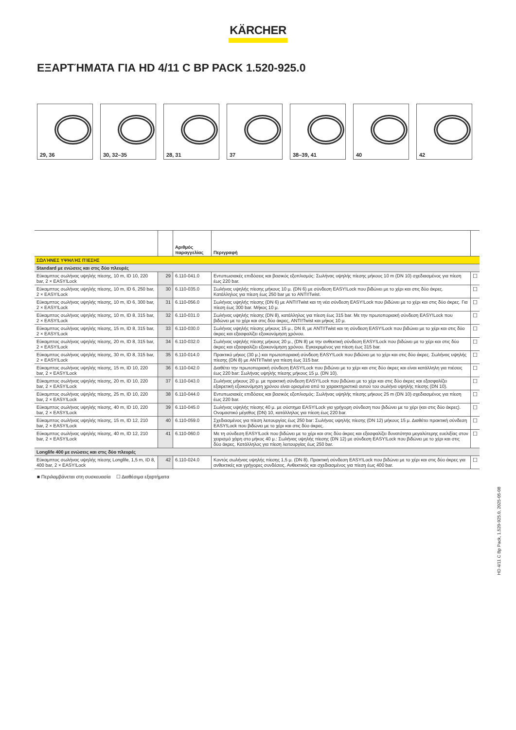KÄRCHER
ΕΞΑΡΤΉΜΑΤΑ ΓΙΑ HD 4/11 C BP PACK 1.520-925.0
29, 36
30, 32–35
28, 31
37
38–39, 41
40
42
| | | Αριθμός παραγγελίας | Περιγραφή | |
| --- | --- | --- | --- | --- |
| ΣΩΛΉΝΕΣ ΥΨΗΛΉΣ ΠΊΕΣΗΣ | | | | |
| Standard με ενώσεις και στις δύο πλευρές | | | | |
| Εύκαμπτος σωλήνας υψηλής πίεσης, 10 m, ID 10, 220 bar, 2 × EASY!Lock | 29 | 6.110-041.0 | Εντυπωσιακές επιδόσεις και βασικός εξοπλισμός: Σωλήνας υψηλής πίεσης μήκους 10 m (DN 10) σχεδιασμένος για πίεση έως 220 bar. | ☐ |
| Εύκαμπτος σωλήνας υψηλής πίεσης, 10 m, ID 6, 250 bar, 2 × EASY!Lock | 30 | 6.110-035.0 | Σωλήνας υψηλής πίεσης μήκους 10 μ. (DN 6) με σύνδεση EASY!Lock που βιδώνει με το χέρι και στις δύο άκρες. Κατάλληλος για πίεση έως 250 bar με το ANTI!Twist. | ☐ |
| Εύκαμπτος σωλήνας υψηλής πίεσης, 10 m, ID 6, 300 bar, 2 × EASY!Lock | 31 | 6.110-056.0 | Σωλήνας υψηλής πίεσης (DN 6) με ANTI!Twist και τη νέα σύνδεση EASY!Lock που βιδώνει με το χέρι και στις δύο άκρες. Για πίεση έως 300 bar. Μήκος 10 μ. | ☐ |
| Εύκαμπτος σωλήνας υψηλής πίεσης, 10 m, ID 8, 315 bar, 2 × EASY!Lock | 32 | 6.110-031.0 | Σωλήνας υψηλής πίεσης (DN 8), κατάλληλος για πίεση έως 315 bar. Με την πρωτοποριακή σύνδεση EASY!Lock που βιδώνει με το χέρι και στις δύο άκρες, ANTI!Twist και μήκος 10 μ. | ☐ |
| Εύκαμπτος σωλήνας υψηλής πίεσης, 15 m, ID 8, 315 bar, 2 × EASY!Lock | 33 | 6.110-030.0 | Σωλήνας υψηλής πίεσης μήκους 15 μ., DN 8, με ANTI!Twist και τη σύνδεση EASY!Lock που βιδώνει με το χέρι και στις δύο άκρες και εξασφαλίζει εξοικονόμηση χρόνου. | ☐ |
| Εύκαμπτος σωλήνας υψηλής πίεσης, 20 m, ID 8, 315 bar, 2 × EASY!Lock | 34 | 6.110-032.0 | Σωλήνας υψηλής πίεσης μήκους 20 μ., (DN 8) με την ανθεκτική σύνδεση EASY!Lock που βιδώνει με το χέρι και στις δύο άκρες και εξασφαλίζει εξοικονόμηση χρόνου. Εγκεκριμένος για πίεση έως 315 bar. | ☐ |
| Εύκαμπτος σωλήνας υψηλής πίεσης, 30 m, ID 8, 315 bar, 2 × EASY!Lock | 35 | 6.110-014.0 | Πρακτικό μήκος (30 μ.) και πρωτοποριακή σύνδεση EASY!Lock που βιδώνει με το χέρι και στις δύο άκρες. Σωλήνας υψηλής πίεσης (DN 8) με ANTI!Twist για πίεση έως 315 bar. | ☐ |
| Εύκαμπτος σωλήνας υψηλής πίεσης, 15 m, ID 10, 220 bar, 2 × EASY!Lock | 36 | 6.110-042.0 | Διαθέτει την πρωτοποριακή σύνδεση EASY!Lock που βιδώνει με το χέρι και στις δύο άκρες και είναι κατάλληλη για πιέσεις έως 220 bar: Σωλήνας υψηλής πίεσης μήκους 15 μ. (DN 10). | ☐ |
| Εύκαμπτος σωλήνας υψηλής πίεσης, 20 m, ID 10, 220 bar, 2 × EASY!Lock | 37 | 6.110-043.0 | Σωλήνας μήκους 20 μ. με πρακτική σύνδεση EASY!Lock που βιδώνει με το χέρι και στις δύο άκρες και εξασφαλίζει εξαιρετική εξοικονόμηση χρόνου είναι ορισμένα από τα χαρακτηριστικά αυτού του σωλήνα υψηλής πίεσης (DN 10). | ☐ |
| Εύκαμπτος σωλήνας υψηλής πίεσης, 25 m, ID 10, 220 bar, 2 × EASY!Lock | 38 | 6.110-044.0 | Εντυπωσιακές επιδόσεις και βασικός εξοπλισμός: Σωλήνας υψηλής πίεσης μήκους 25 m (DN 10) σχεδιασμένος για πίεση έως 220 bar. | ☐ |
| Εύκαμπτος σωλήνας υψηλής πίεσης, 40 m, ID 10, 220 bar, 2 × EASY!Lock | 39 | 6.110-045.0 | Σωλήνας υψηλής πίεσης 40 μ. με σύστημα EASY!Lock για γρήγορη σύνδεση που βιδώνει με το χέρι (και στις δύο άκρες). Ονομαστικό μέγεθος (DN) 10, κατάλληλος για πίεση έως 220 bar. | ☐ |
| Εύκαμπτος σωλήνας υψηλής πίεσης, 15 m, ID 12, 210 bar, 2 × EASY!Lock | 40 | 6.110-059.0 | Σχεδιασμένος για πίεση λειτουργίας έως 250 bar: Σωλήνας υψηλής πίεσης (DN 12) μήκους 15 μ. Διαθέτει πρακτική σύνδεση EASY!Lock που βιδώνει με το χέρι και στις δύο άκρες. | ☐ |
| Εύκαμπτος σωλήνας υψηλής πίεσης, 40 m, ID 12, 210 bar, 2 × EASY!Lock | 41 | 6.110-060.0 | Με τη σύνδεση EASY!Lock που βιδώνει με το χέρι και στις δύο άκρες και εξασφαλίζει δυνατότητα μεγαλύτερης ευελιξίας στον χειρισμό χάρη στο μήκος 40 μ.: Σωλήνας υψηλής πίεσης (DN 12) με σύνδεση EASY!Lock που βιδώνει με το χέρι και στις δύο άκρες. Κατάλληλος για πίεση λειτουργίας έως 250 bar. | ☐ |
| Longlife 400 με ενώσεις και στις δύο πλευρές | | | | |
| Εύκαμπτος σωλήνας υψηλής πίεσης Longlife, 1,5 m, ID 8, 400 bar, 2 × EASY!Lock | 42 | 6.110-024.0 | Κοντός σωλήνας υψηλής πίεσης 1,5 μ. (DN 8). Πρακτική σύνδεση EASY!Lock που βιδώνει με το χέρι και στις δύο άκρες για ανθεκτικές και γρήγορες συνδέσεις. Ανθεκτικός και σχεδιασμένος για πίεση έως 400 bar. | ☐ |
■ Περιλαμβάνεται στη συσκευασία ☐ Διαθέσιμα εξαρτήματα
HD 4/11 C Bp Pack, 1.520-925.0, 2025-05-08